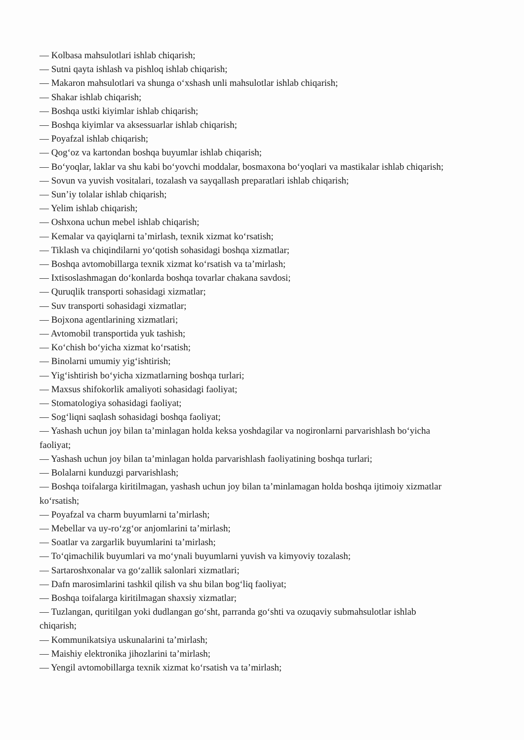— Kolbasa mahsulotlari ishlab chiqarish;
— Sutni qayta ishlash va pishloq ishlab chiqarish;
— Makaron mahsulotlari va shunga o‘xshash unli mahsulotlar ishlab chiqarish;
— Shakar ishlab chiqarish;
— Boshqa ustki kiyimlar ishlab chiqarish;
— Boshqa kiyimlar va aksessuarlar ishlab chiqarish;
— Poyafzal ishlab chiqarish;
— Qog‘oz va kartondan boshqa buyumlar ishlab chiqarish;
— Bo‘yoqlar, laklar va shu kabi bo‘yovchi moddalar, bosmaxona bo‘yoqlari va mastikalar ishlab chiqarish;
— Sovun va yuvish vositalari, tozalash va sayqallash preparatlari ishlab chiqarish;
— Sun’iy tolalar ishlab chiqarish;
— Yelim ishlab chiqarish;
— Oshxona uchun mebel ishlab chiqarish;
— Kemalar va qayiqlarni ta’mirlash, texnik xizmat ko‘rsatish;
— Tiklash va chiqindilarni yo‘qotish sohasidagi boshqa xizmatlar;
— Boshqa avtomobillarga texnik xizmat ko‘rsatish va ta’mirlash;
— Ixtisoslashmagan do‘konlarda boshqa tovarlar chakana savdosi;
— Quruqlik transporti sohasidagi xizmatlar;
— Suv transporti sohasidagi xizmatlar;
— Bojxona agentlarining xizmatlari;
— Avtomobil transportida yuk tashish;
— Ko‘chish bo‘yicha xizmat ko‘rsatish;
— Binolarni umumiy yig‘ishtirish;
— Yig‘ishtirish bo‘yicha xizmatlarning boshqa turlari;
— Maxsus shifokorlik amaliyoti sohasidagi faoliyat;
— Stomatologiya sohasidagi faoliyat;
— Sog‘liqni saqlash sohasidagi boshqa faoliyat;
— Yashash uchun joy bilan ta’minlagan holda keksa yoshdagilar va nogironlarni parvarishlash bo‘yicha faoliyat;
— Yashash uchun joy bilan ta’minlagan holda parvarishlash faoliyatining boshqa turlari;
— Bolalarni kunduzgi parvarishlash;
— Boshqa toifalarga kiritilmagan, yashash uchun joy bilan ta’minlamagan holda boshqa ijtimoiy xizmatlar ko‘rsatish;
— Poyafzal va charm buyumlarni ta’mirlash;
— Mebellar va uy-ro‘zg‘or anjomlarini ta’mirlash;
— Soatlar va zargarlik buyumlarini ta’mirlash;
— To‘qimachilik buyumlari va mo‘ynali buyumlarni yuvish va kimyoviy tozalash;
— Sartaroshxonalar va go‘zallik salonlari xizmatlari;
— Dafn marosimlarini tashkil qilish va shu bilan bog‘liq faoliyat;
— Boshqa toifalarga kiritilmagan shaxsiy xizmatlar;
— Tuzlangan, quritilgan yoki dudlangan go‘sht, parranda go‘shti va ozuqaviy submahsulotlar ishlab chiqarish;
— Kommunikatsiya uskunalarini ta’mirlash;
— Maishiy elektronika jihozlarini ta’mirlash;
— Yengil avtomobillarga texnik xizmat ko‘rsatish va ta’mirlash;